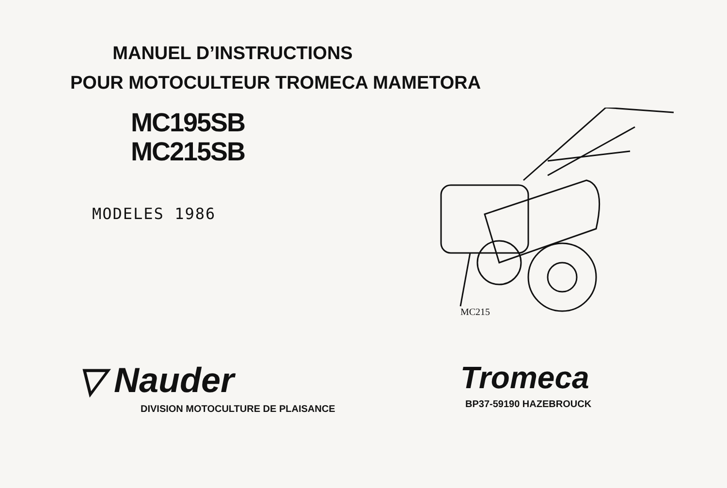MANUEL D’INSTRUCTIONS
POUR MOTOCULTEUR TROMECA MAMETORA
MC195SB
MC215SB
MODELES 1986
MC215
▽ Nauder
DIVISION MOTOCULTURE DE PLAISANCE
Tromeca
BP37-59190 HAZEBROUCK